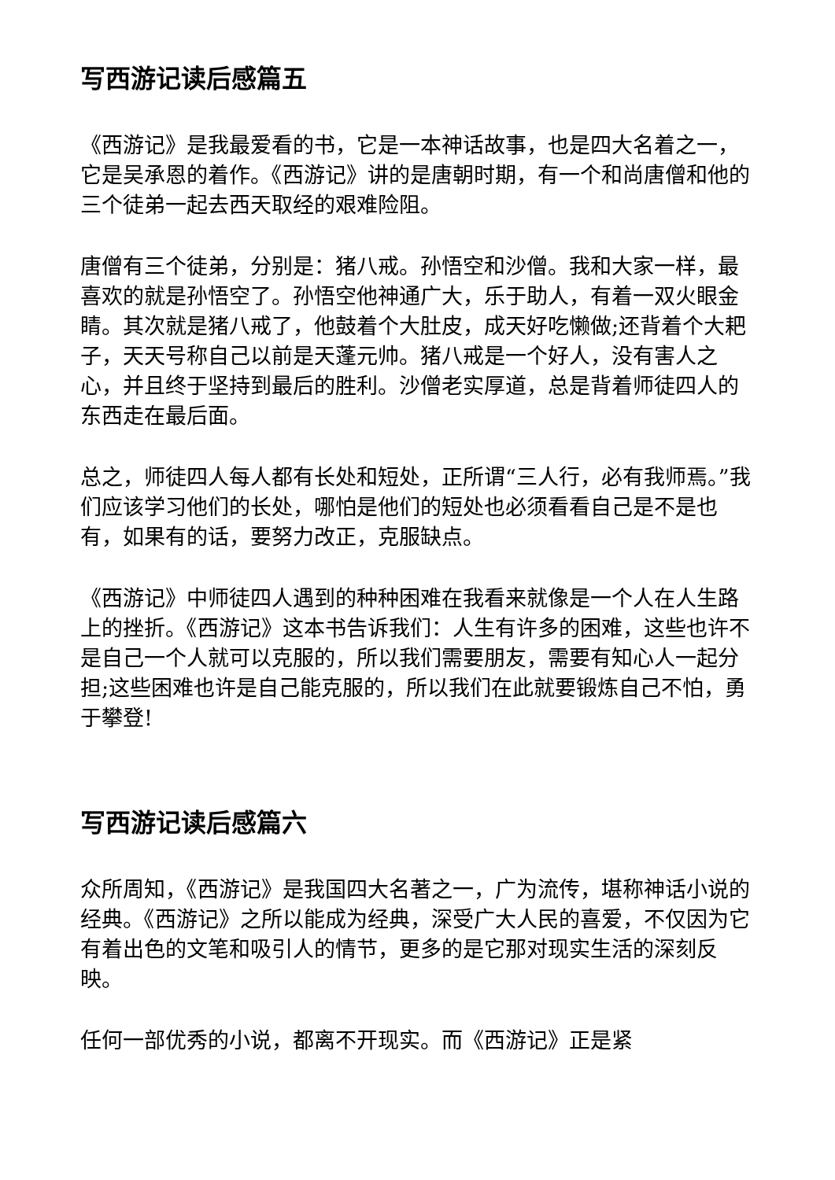写西游记读后感篇五
《西游记》是我最爱看的书，它是一本神话故事，也是四大名着之一，它是吴承恩的着作。《西游记》讲的是唐朝时期，有一个和尚唐僧和他的三个徒弟一起去西天取经的艰难险阻。
唐僧有三个徒弟，分别是：猪八戒。孙悟空和沙僧。我和大家一样，最喜欢的就是孙悟空了。孙悟空他神通广大，乐于助人，有着一双火眼金睛。其次就是猪八戒了，他鼓着个大肚皮，成天好吃懒做;还背着个大耙子，天天号称自己以前是天蓬元帅。猪八戒是一个好人，没有害人之心，并且终于坚持到最后的胜利。沙僧老实厚道，总是背着师徒四人的东西走在最后面。
总之，师徒四人每人都有长处和短处，正所谓“三人行，必有我师焉。”我们应该学习他们的长处，哪怕是他们的短处也必须看看自己是不是也有，如果有的话，要努力改正，克服缺点。
《西游记》中师徒四人遇到的种种困难在我看来就像是一个人在人生路上的挫折。《西游记》这本书告诉我们：人生有许多的困难，这些也许不是自己一个人就可以克服的，所以我们需要朋友，需要有知心人一起分担;这些困难也许是自己能克服的，所以我们在此就要锻炼自己不怕，勇于攀登!
写西游记读后感篇六
众所周知，《西游记》是我国四大名著之一，广为流传，堪称神话小说的经典。《西游记》之所以能成为经典，深受广大人民的喜爱，不仅因为它有着出色的文笔和吸引人的情节，更多的是它那对现实生活的深刻反映。
任何一部优秀的小说，都离不开现实。而《西游记》正是紧